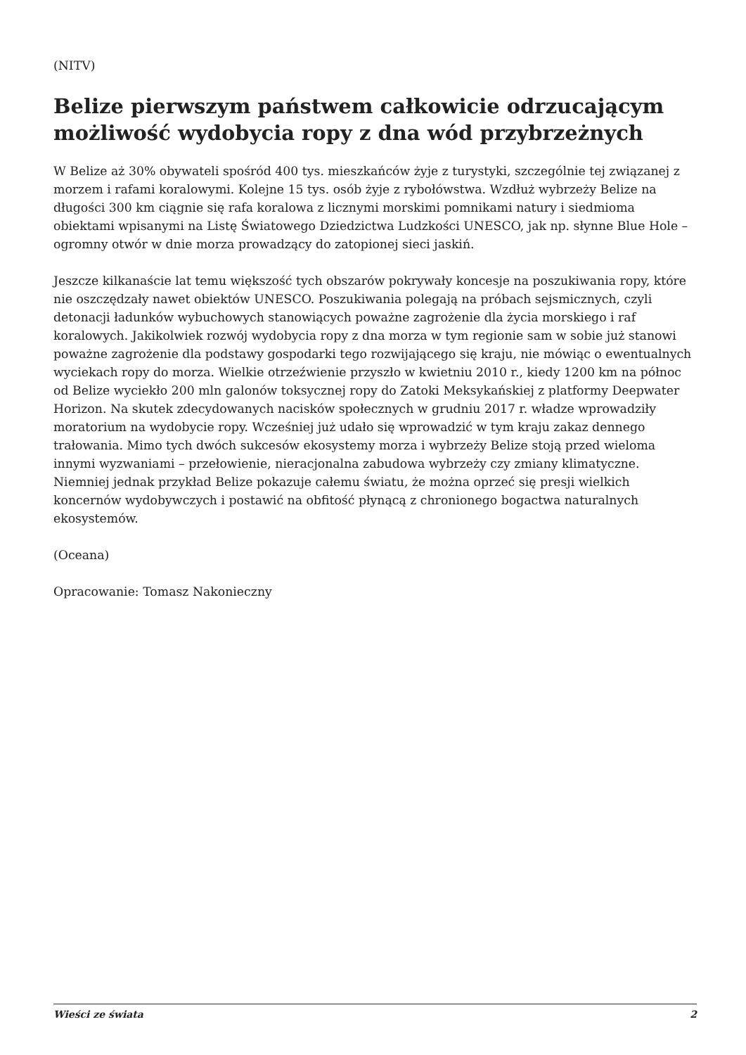(NITV)
Belize pierwszym państwem całkowicie odrzucającym możliwość wydobycia ropy z dna wód przybrzeżnych
W Belize aż 30% obywateli spośród 400 tys. mieszkańców żyje z turystyki, szczególnie tej związanej z morzem i rafami koralowymi. Kolejne 15 tys. osób żyje z rybołówstwa. Wzdłuż wybrzeży Belize na długości 300 km ciągnie się rafa koralowa z licznymi morskimi pomnikami natury i siedmioma obiektami wpisanymi na Listę Światowego Dziedzictwa Ludzkości UNESCO, jak np. słynne Blue Hole – ogromny otwór w dnie morza prowadzący do zatopionej sieci jaskiń.
Jeszcze kilkanaście lat temu większość tych obszarów pokrywały koncesje na poszukiwania ropy, które nie oszczędzały nawet obiektów UNESCO. Poszukiwania polegają na próbach sejsmicznych, czyli detonacji ładunków wybuchowych stanowiących poważne zagrożenie dla życia morskiego i raf koralowych. Jakikolwiek rozwój wydobycia ropy z dna morza w tym regionie sam w sobie już stanowi poważne zagrożenie dla podstawy gospodarki tego rozwijającego się kraju, nie mówiąc o ewentualnych wyciekach ropy do morza. Wielkie otrzeźwienie przyszło w kwietniu 2010 r., kiedy 1200 km na północ od Belize wyciekło 200 mln galonów toksycznej ropy do Zatoki Meksykańskiej z platformy Deepwater Horizon. Na skutek zdecydowanych nacisków społecznych w grudniu 2017 r. władze wprowadziły moratorium na wydobycie ropy. Wcześniej już udało się wprowadzić w tym kraju zakaz dennego trałowania. Mimo tych dwóch sukcesów ekosystemy morza i wybrzeży Belize stoją przed wieloma innymi wyzwaniami – przełowienie, nieracjonalna zabudowa wybrzeży czy zmiany klimatyczne. Niemniej jednak przykład Belize pokazuje całemu światu, że można oprzeć się presji wielkich koncernów wydobywczych i postawić na obfitość płynącą z chronionego bogactwa naturalnych ekosystemów.
(Oceana)
Opracowanie: Tomasz Nakonieczny
Wieści ze świata 2